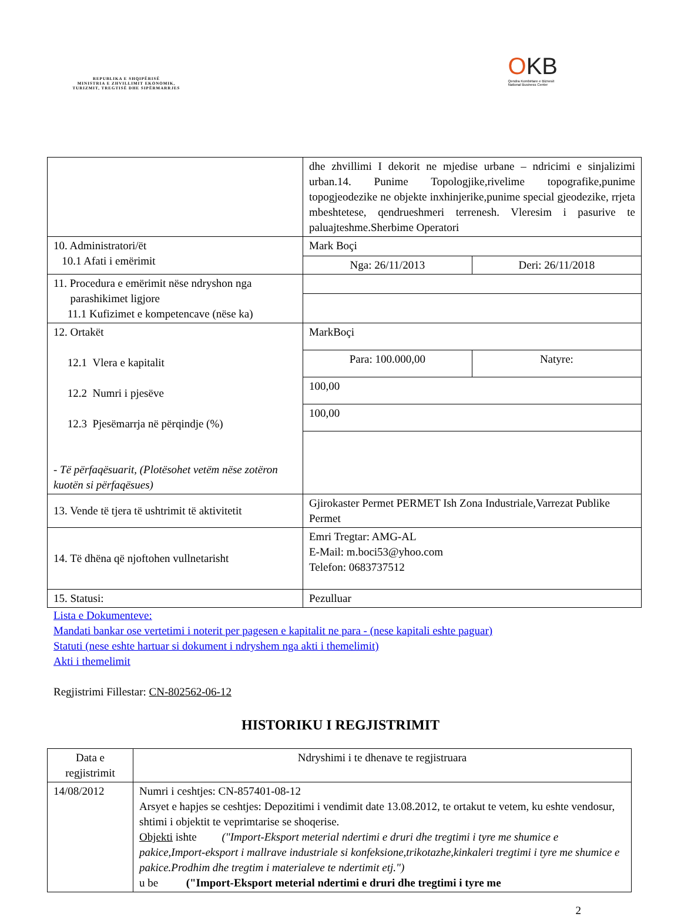REPUBLIKA E SHQIPËRISË
MINISTRIA E ZHVILLIMIT EKONOMIK, TURIZMIT, TREGTISË DHE SIPËRMARRJES
OKB
Qendra Kombëtare e Biznesit
National Business Center
| | dhe zhvillimi I dekorit ne mjedise urbane – ndricimi e sinjalizimi urban.14. Punime Topologjike,rivelime topografike,punime topogjeodezike ne objekte inxhinjerike,punime special gjeodezike, rrjeta mbeshtetese, qendrueshmeri terrenesh. Vleresim i pasurive te paluajteshme.Sherbime Operatori | |
| 10. Administratori/ët 10.1 Afati i emërimit | Mark Boçi | |
| | Nga: 26/11/2013 | Deri: 26/11/2018 |
| 11. Procedura e emërimit nëse ndryshon nga parashikimet ligjore 11.1 Kufizimet e kompetencave (nëse ka) | | |
| 12. Ortakët 12.1 Vlera e kapitalit 12.2 Numri i pjesëve 12.3 Pjesëmarrja në përqindje (%) - Të përfaqësuarit, (Plotësohet vetëm nëse zotëron kuotën si përfaqësues) | MarkBoçi | |
| | Para: 100.000,00 | Natyre: |
| | 100,00 | |
| | 100,00 | |
| 13. Vende të tjera të ushtrimit të aktivitetit | Gjirokaster Permet PERMET Ish Zona Industriale,Varrezat Publike Permet | |
| 14. Të dhëna që njoftohen vullnetarisht | Emri Tregtar: AMG-AL E-Mail: m.boci53@yhoo.com Telefon: 0683737512 | |
| 15. Statusi: | Pezulluar | |
Lista e Dokumenteve:
Mandati bankar ose vertetimi i noterit per pagesen e kapitalit ne para - (nese kapitali eshte paguar)
Statuti (nese eshte hartuar si dokument i ndryshem nga akti i themelimit)
Akti i themelimit
Regjistrimi Fillestar: CN-802562-06-12
HISTORIKU I REGJISTRIMIT
| Data e regjistrimit | Ndryshimi i te dhenave te regjistruara |
| --- | --- |
| 14/08/2012 | Numri i ceshtjes: CN-857401-08-12 Arsyet e hapjes se ceshtjes: Depozitimi i vendimit date 13.08.2012, te ortakut te vetem, ku eshte vendosur, shtimi i objektit te veprimtarise se shoqerise. Objekti ishte ("Import-Eksport meterial ndertimi e druri dhe tregtimi i tyre me shumice e pakice,Import-eksport i mallrave industriale si konfeksione,trikotazhe,kinkaleri tregtimi i tyre me shumice e pakice.Prodhim dhe tregtim i materialeve te ndertimit etj.") u be ("Import-Eksport meterial ndertimi e druri dhe tregtimi i tyre me |
2